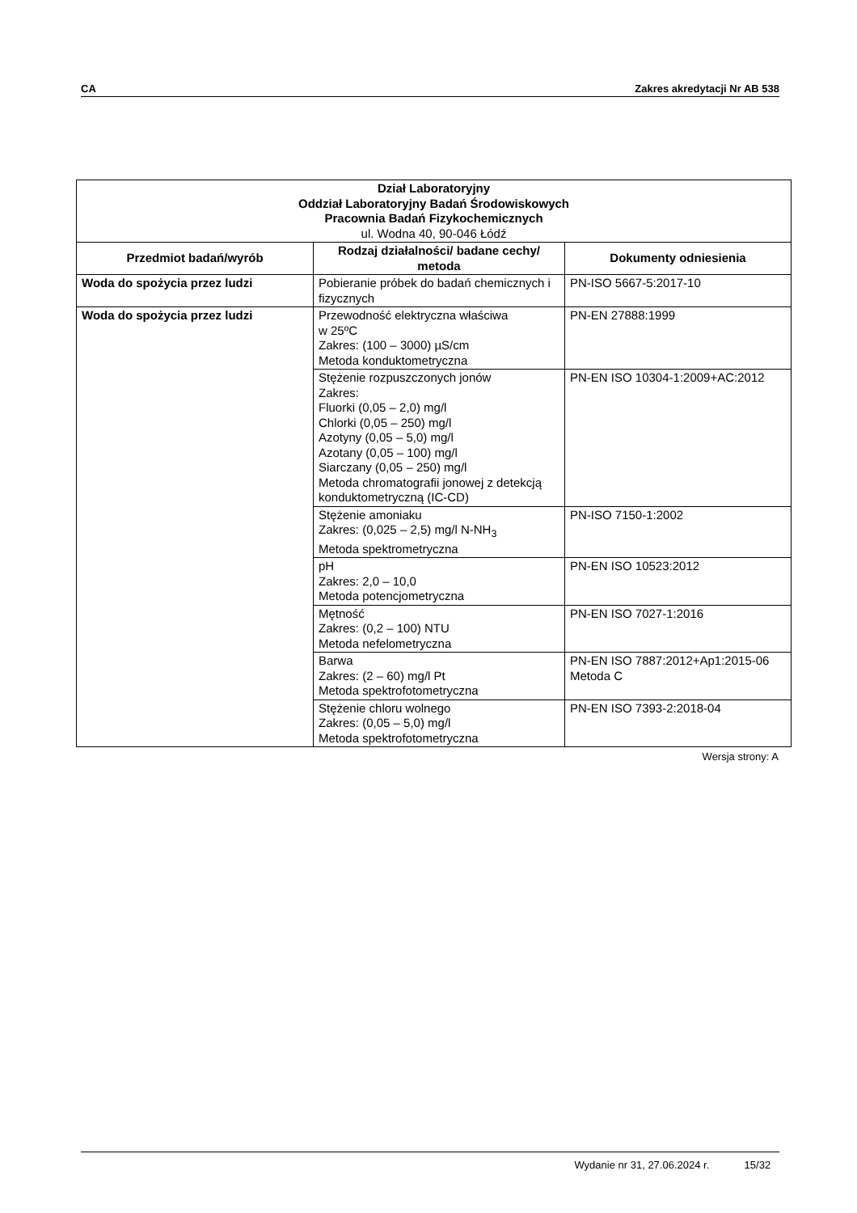CA Zakres akredytacji Nr AB 538
| Dział Laboratoryjny Oddział Laboratoryjny Badań Środowiskowych Pracownia Badań Fizykochemicznych ul. Wodna 40, 90-046 Łódź | | |
| Przedmiot badań/wyrób | Rodzaj działalności/ badane cechy/ metoda | Dokumenty odniesienia |
| Woda do spożycia przez ludzi | Pobieranie próbek do badań chemicznych i fizycznych | PN-ISO 5667-5:2017-10 |
| Woda do spożycia przez ludzi | Przewodność elektryczna właściwa w 25ºC Zakres: (100 – 3000) µS/cm Metoda konduktometryczna | PN-EN 27888:1999 |
| | Stężenie rozpuszczonych jonów Zakres: Fluorki (0,05 – 2,0) mg/l Chlorki (0,05 – 250) mg/l Azotyny (0,05 – 5,0) mg/l Azotany (0,05 – 100) mg/l Siarczany (0,05 – 250) mg/l Metoda chromatografii jonowej z detekcją konduktometryczną (IC-CD) | PN-EN ISO 10304-1:2009+AC:2012 |
| | Stężenie amoniaku Zakres: (0,025 – 2,5) mg/l N-NH<sub>3</sub> Metoda spektrometryczna | PN-ISO 7150-1:2002 |
| | pH Zakres: 2,0 – 10,0 Metoda potencjometryczna | PN-EN ISO 10523:2012 |
| | Mętność Zakres: (0,2 – 100) NTU Metoda nefelometryczna | PN-EN ISO 7027-1:2016 |
| | Barwa Zakres: (2 – 60) mg/l Pt Metoda spektrofotometryczna | PN-EN ISO 7887:2012+Ap1:2015-06 Metoda C |
| | Stężenie chloru wolnego Zakres: (0,05 – 5,0) mg/l Metoda spektrofotometryczna | PN-EN ISO 7393-2:2018-04 |
Wersja strony: A
Wydanie nr 31, 27.06.2024 r. 15/32